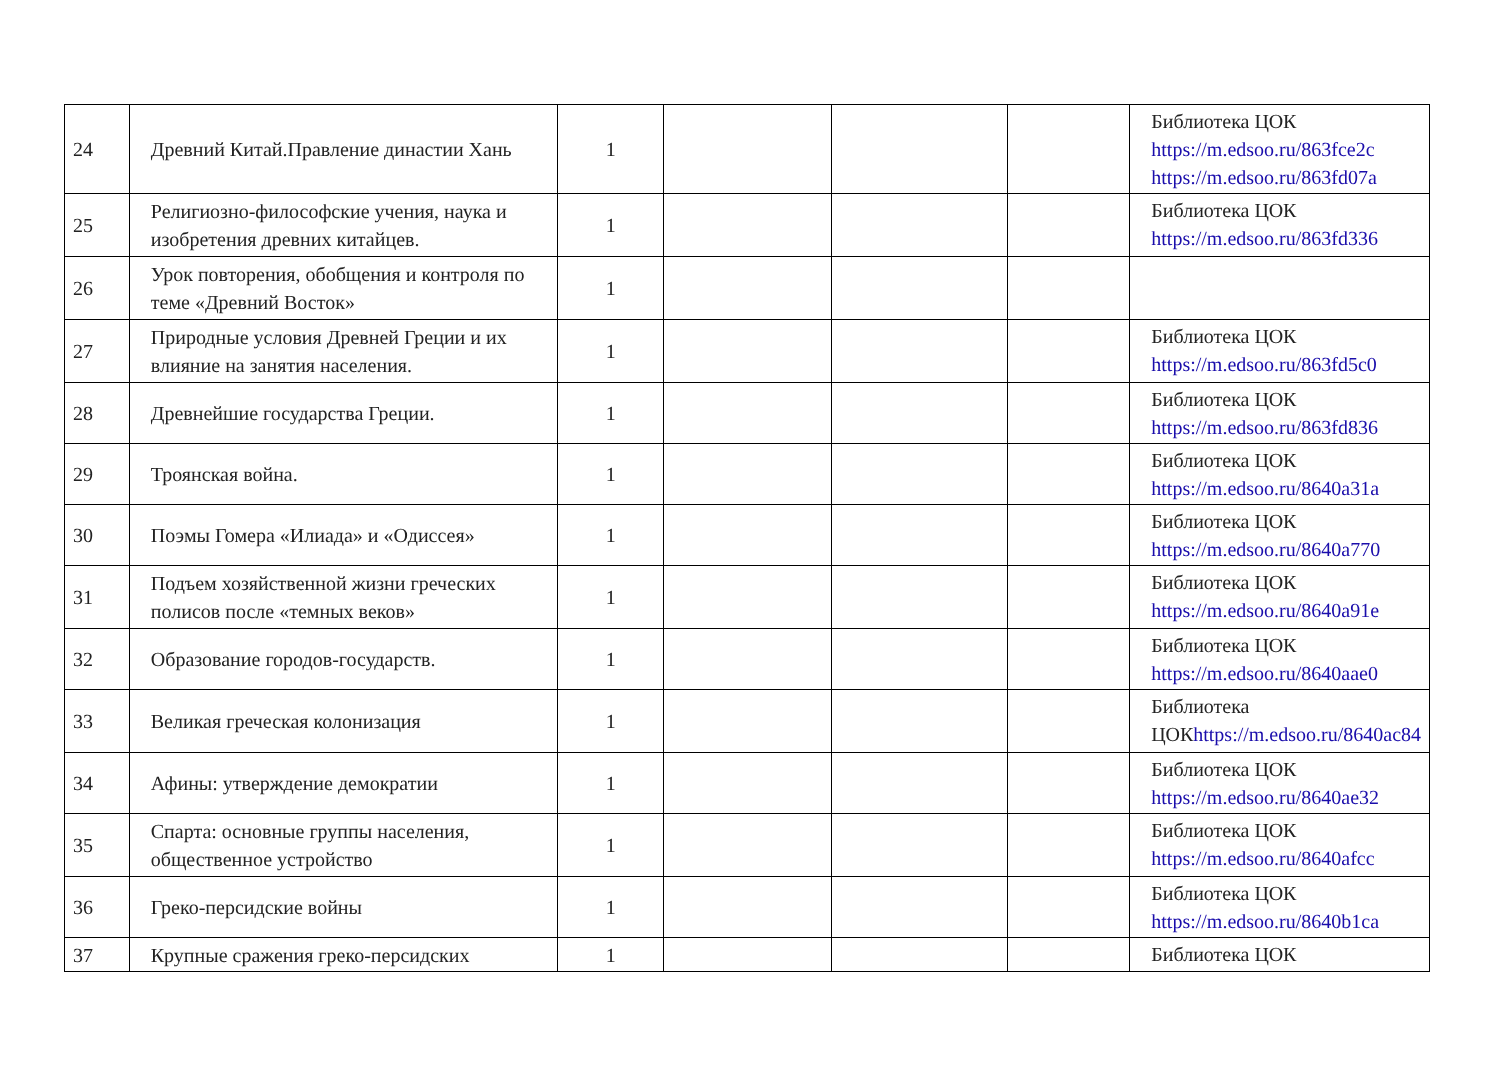| 24 | Древний Китай.Правление династии Хань | 1 | | | | Библиотека ЦОК https://m.edsoo.ru/863fce2c https://m.edsoo.ru/863fd07a |
| 25 | Религиозно-философские учения, наука и изобретения древних китайцев. | 1 | | | | Библиотека ЦОК https://m.edsoo.ru/863fd336 |
| 26 | Урок повторения, обобщения и контроля по теме «Древний Восток» | 1 | | | | |
| 27 | Природные условия Древней Греции и их влияние на занятия населения. | 1 | | | | Библиотека ЦОК https://m.edsoo.ru/863fd5c0 |
| 28 | Древнейшие государства Греции. | 1 | | | | Библиотека ЦОК https://m.edsoo.ru/863fd836 |
| 29 | Троянская война. | 1 | | | | Библиотека ЦОК https://m.edsoo.ru/8640a31a |
| 30 | Поэмы Гомера «Илиада» и «Одиссея» | 1 | | | | Библиотека ЦОК https://m.edsoo.ru/8640a770 |
| 31 | Подъем хозяйственной жизни греческих полисов после «темных веков» | 1 | | | | Библиотека ЦОК https://m.edsoo.ru/8640a91e |
| 32 | Образование городов-государств. | 1 | | | | Библиотека ЦОК https://m.edsoo.ru/8640aae0 |
| 33 | Великая греческая колонизация | 1 | | | | Библиотека ЦОК https://m.edsoo.ru/8640ac84 |
| 34 | Афины: утверждение демократии | 1 | | | | Библиотека ЦОК https://m.edsoo.ru/8640ae32 |
| 35 | Спарта: основные группы населения, общественное устройство | 1 | | | | Библиотека ЦОК https://m.edsoo.ru/8640afcc |
| 36 | Греко-персидские войны | 1 | | | | Библиотека ЦОК https://m.edsoo.ru/8640b1ca |
| 37 | Крупные сражения греко-персидских | 1 | | | | Библиотека ЦОК |